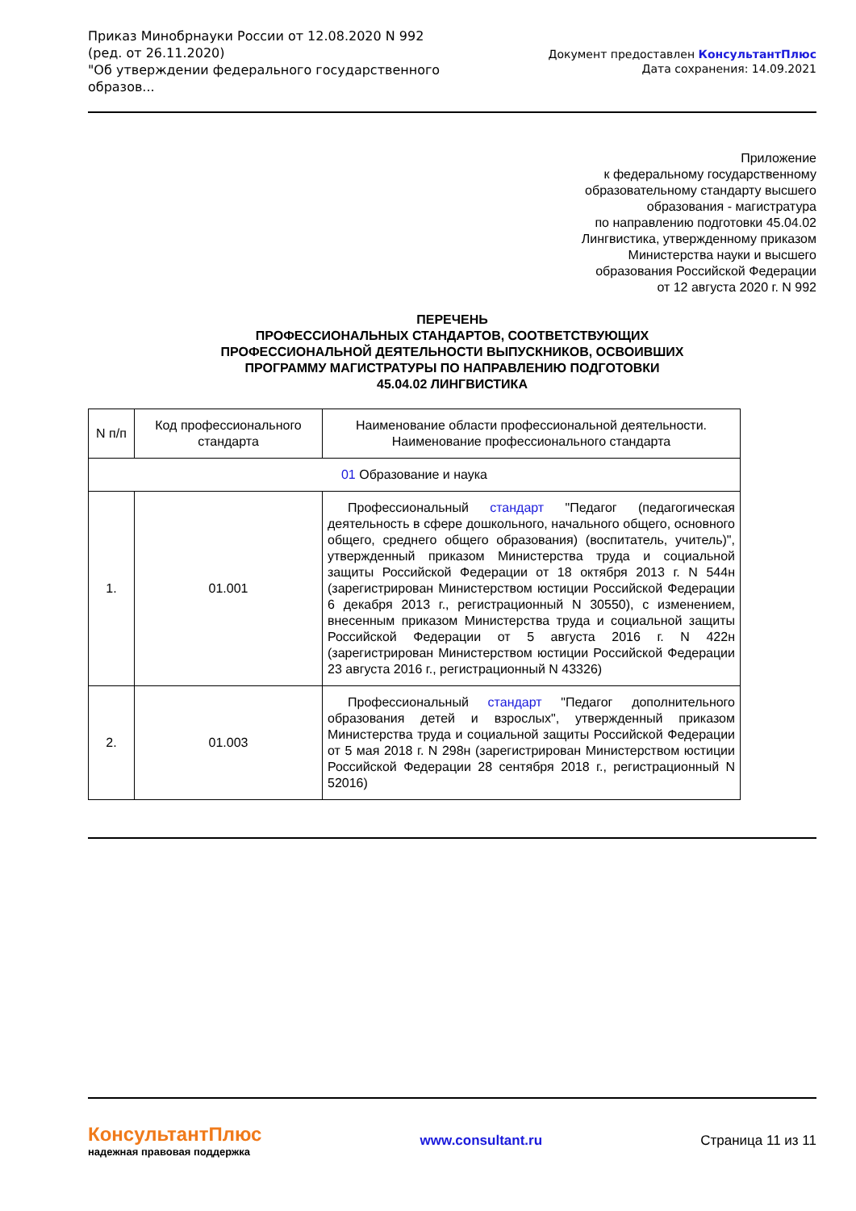Приказ Минобрнауки России от 12.08.2020 N 992
(ред. от 26.11.2020)
"Об утверждении федерального государственного образов...
Документ предоставлен КонсультантПлюс
Дата сохранения: 14.09.2021
Приложение
к федеральному государственному
образовательному стандарту высшего
образования - магистратура
по направлению подготовки 45.04.02
Лингвистика, утвержденному приказом
Министерства науки и высшего
образования Российской Федерации
от 12 августа 2020 г. N 992
ПЕРЕЧЕНЬ
ПРОФЕССИОНАЛЬНЫХ СТАНДАРТОВ, СООТВЕТСТВУЮЩИХ
ПРОФЕССИОНАЛЬНОЙ ДЕЯТЕЛЬНОСТИ ВЫПУСКНИКОВ, ОСВОИВШИХ
ПРОГРАММУ МАГИСТРАТУРЫ ПО НАПРАВЛЕНИЮ ПОДГОТОВКИ
45.04.02 ЛИНГВИСТИКА
| N п/п | Код профессионального стандарта | Наименование области профессиональной деятельности. Наименование профессионального стандарта |
| --- | --- | --- |
| 01 Образование и наука | | |
| 1. | 01.001 | Профессиональный стандарт "Педагог (педагогическая деятельность в сфере дошкольного, начального общего, основного общего, среднего общего образования) (воспитатель, учитель)", утвержденный приказом Министерства труда и социальной защиты Российской Федерации от 18 октября 2013 г. N 544н (зарегистрирован Министерством юстиции Российской Федерации 6 декабря 2013 г., регистрационный N 30550), с изменением, внесенным приказом Министерства труда и социальной защиты Российской Федерации от 5 августа 2016 г. N 422н (зарегистрирован Министерством юстиции Российской Федерации 23 августа 2016 г., регистрационный N 43326) |
| 2. | 01.003 | Профессиональный стандарт "Педагог дополнительного образования детей и взрослых", утвержденный приказом Министерства труда и социальной защиты Российской Федерации от 5 мая 2018 г. N 298н (зарегистрирован Министерством юстиции Российской Федерации 28 сентября 2018 г., регистрационный N 52016) |
КонсультантПлюс
надежная правовая поддержка
www.consultant.ru Страница 11 из 11